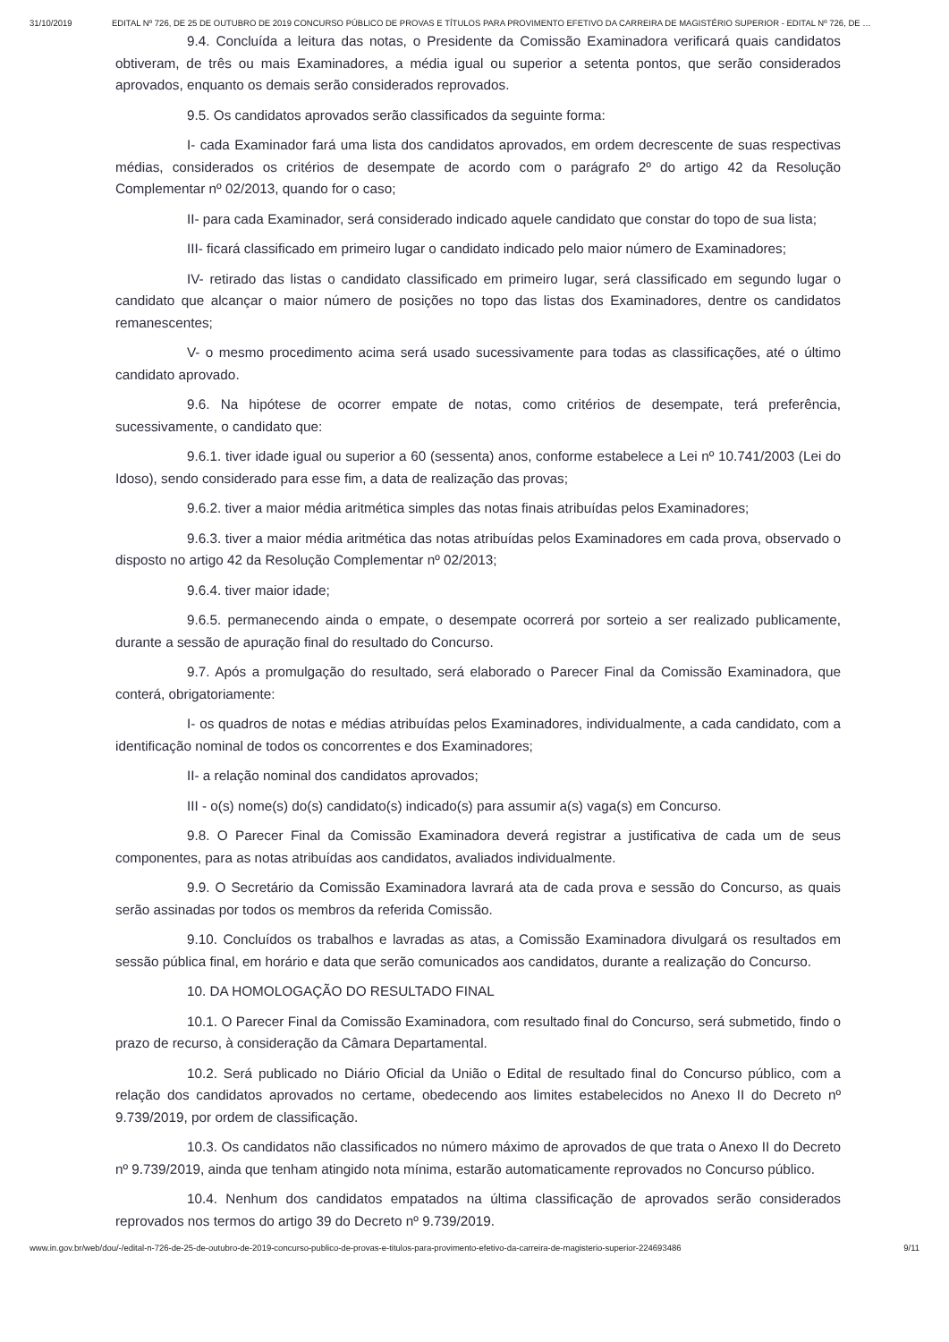31/10/2019 EDITAL Nº 726, DE 25 DE OUTUBRO DE 2019 CONCURSO PÚBLICO DE PROVAS E TÍTULOS PARA PROVIMENTO EFETIVO DA CARREIRA DE MAGISTÉRIO SUPERIOR - EDITAL Nº 726, DE …
9.4. Concluída a leitura das notas, o Presidente da Comissão Examinadora verificará quais candidatos obtiveram, de três ou mais Examinadores, a média igual ou superior a setenta pontos, que serão considerados aprovados, enquanto os demais serão considerados reprovados.
9.5. Os candidatos aprovados serão classificados da seguinte forma:
I- cada Examinador fará uma lista dos candidatos aprovados, em ordem decrescente de suas respectivas médias, considerados os critérios de desempate de acordo com o parágrafo 2º do artigo 42 da Resolução Complementar nº 02/2013, quando for o caso;
II- para cada Examinador, será considerado indicado aquele candidato que constar do topo de sua lista;
III- ficará classificado em primeiro lugar o candidato indicado pelo maior número de Examinadores;
IV- retirado das listas o candidato classificado em primeiro lugar, será classificado em segundo lugar o candidato que alcançar o maior número de posições no topo das listas dos Examinadores, dentre os candidatos remanescentes;
V- o mesmo procedimento acima será usado sucessivamente para todas as classificações, até o último candidato aprovado.
9.6. Na hipótese de ocorrer empate de notas, como critérios de desempate, terá preferência, sucessivamente, o candidato que:
9.6.1. tiver idade igual ou superior a 60 (sessenta) anos, conforme estabelece a Lei nº 10.741/2003 (Lei do Idoso), sendo considerado para esse fim, a data de realização das provas;
9.6.2. tiver a maior média aritmética simples das notas finais atribuídas pelos Examinadores;
9.6.3. tiver a maior média aritmética das notas atribuídas pelos Examinadores em cada prova, observado o disposto no artigo 42 da Resolução Complementar nº 02/2013;
9.6.4. tiver maior idade;
9.6.5. permanecendo ainda o empate, o desempate ocorrerá por sorteio a ser realizado publicamente, durante a sessão de apuração final do resultado do Concurso.
9.7. Após a promulgação do resultado, será elaborado o Parecer Final da Comissão Examinadora, que conterá, obrigatoriamente:
I- os quadros de notas e médias atribuídas pelos Examinadores, individualmente, a cada candidato, com a identificação nominal de todos os concorrentes e dos Examinadores;
II- a relação nominal dos candidatos aprovados;
III - o(s) nome(s) do(s) candidato(s) indicado(s) para assumir a(s) vaga(s) em Concurso.
9.8. O Parecer Final da Comissão Examinadora deverá registrar a justificativa de cada um de seus componentes, para as notas atribuídas aos candidatos, avaliados individualmente.
9.9. O Secretário da Comissão Examinadora lavrará ata de cada prova e sessão do Concurso, as quais serão assinadas por todos os membros da referida Comissão.
9.10. Concluídos os trabalhos e lavradas as atas, a Comissão Examinadora divulgará os resultados em sessão pública final, em horário e data que serão comunicados aos candidatos, durante a realização do Concurso.
10. DA HOMOLOGAÇÃO DO RESULTADO FINAL
10.1. O Parecer Final da Comissão Examinadora, com resultado final do Concurso, será submetido, findo o prazo de recurso, à consideração da Câmara Departamental.
10.2. Será publicado no Diário Oficial da União o Edital de resultado final do Concurso público, com a relação dos candidatos aprovados no certame, obedecendo aos limites estabelecidos no Anexo II do Decreto nº 9.739/2019, por ordem de classificação.
10.3. Os candidatos não classificados no número máximo de aprovados de que trata o Anexo II do Decreto nº 9.739/2019, ainda que tenham atingido nota mínima, estarão automaticamente reprovados no Concurso público.
10.4. Nenhum dos candidatos empatados na última classificação de aprovados serão considerados reprovados nos termos do artigo 39 do Decreto nº 9.739/2019.
www.in.gov.br/web/dou/-/edital-n-726-de-25-de-outubro-de-2019-concurso-publico-de-provas-e-titulos-para-provimento-efetivo-da-carreira-de-magisterio-superior-224693486 9/11